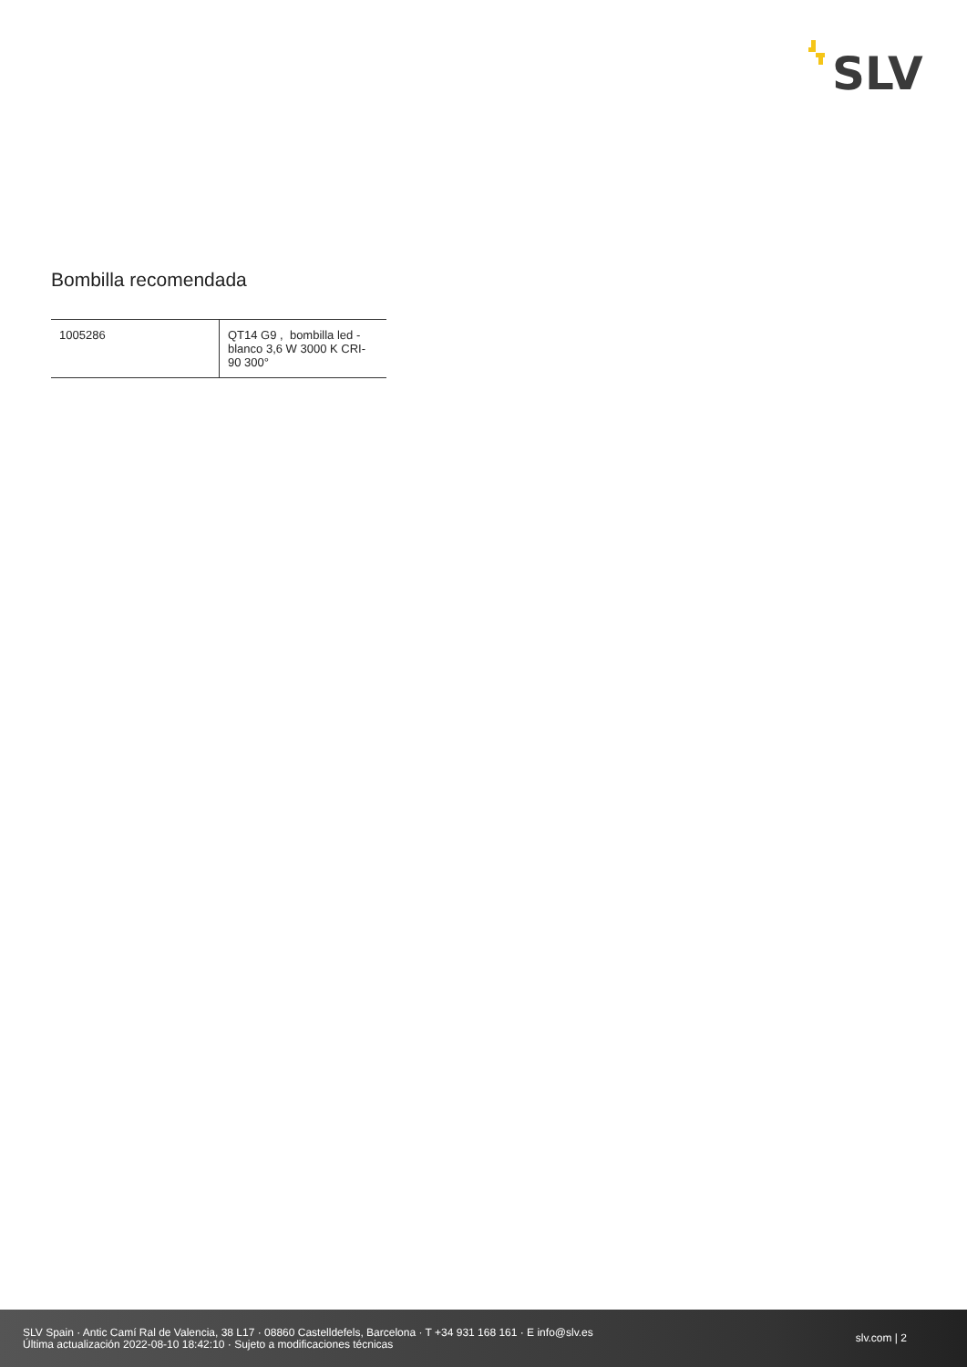SLV
Bombilla recomendada
| 1005286 | QT14 G9 , bombilla led - blanco 3,6 W 3000 K CRI-90 300° |
SLV Spain · Antic Camí Ral de Valencia, 38 L17 · 08860 Castelldefels, Barcelona · T +34 931 168 161 · E info@slv.es
Última actualización 2022-08-10 18:42:10 · Sujeto a modificaciones técnicas
slv.com | 2